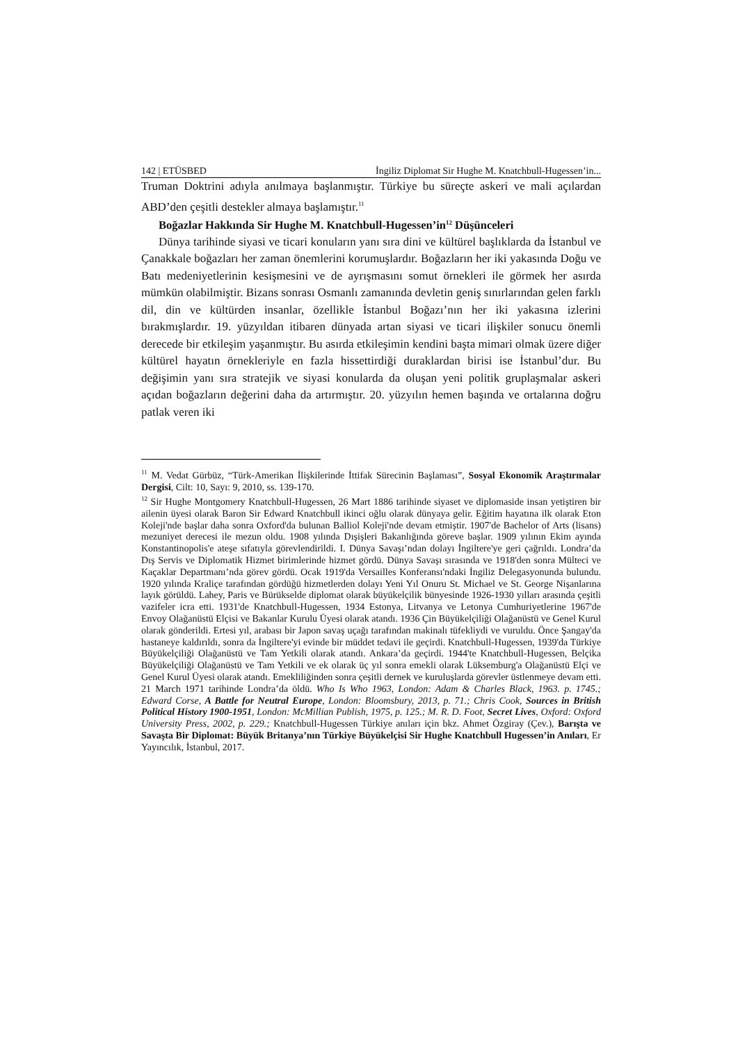142 | ETÜSBED İngiliz Diplomat Sir Hughe M. Knatchbull-Hugessen’in...
Truman Doktrini adıyla anılmaya başlanmıştır. Türkiye bu süreçte askeri ve mali açılardan ABD’den çeşitli destekler almaya başlamıştır.<sup>11</sup>
Boğazlar Hakkında Sir Hughe M. Knatchbull-Hugessen’in<sup>12</sup> Düşünceleri
Dünya tarihinde siyasi ve ticari konuların yanı sıra dini ve kültürel başlıklarda da İstanbul ve Çanakkale boğazları her zaman önemlerini korumuşlardır. Boğazların her iki yakasında Doğu ve Batı medeniyetlerinin kesişmesini ve de ayrışmasını somut örnekleri ile görmek her asırda mümkün olabilmiştir. Bizans sonrası Osmanlı zamanında devletin geniş sınırlarından gelen farklı dil, din ve kültürden insanlar, özellikle İstanbul Boğazı’nın her iki yakasına izlerini bırakmışlardır. 19. yüzyıldan itibaren dünyada artan siyasi ve ticari ilişkiler sonucu önemli derecede bir etkileşim yaşanmıştır. Bu asırda etkileşimin kendini başta mimari olmak üzere diğer kültürel hayatın örnekleriyle en fazla hissettirdiği duraklardan birisi ise İstanbul’dur. Bu değişimin yanı sıra stratejik ve siyasi konularda da oluşan yeni politik gruplaşmalar askeri açıdan boğazların değerini daha da artırmıştır. 20. yüzyılın hemen başında ve ortalarına doğru patlak veren iki
<sup>11</sup> M. Vedat Gürbüz, “Türk-Amerikan İlişkilerinde İttifak Sürecinin Başlaması”, Sosyal Ekonomik Araştırmalar Dergisi, Cilt: 10, Sayı: 9, 2010, ss. 139-170.
<sup>12</sup> Sir Hughe Montgomery Knatchbull-Hugessen, 26 Mart 1886 tarihinde siyaset ve diplomaside insan yetiştiren bir ailenin üyesi olarak Baron Sir Edward Knatchbull ikinci oğlu olarak dünyaya gelir. Eğitim hayatına ilk olarak Eton Koleji'nde başlar daha sonra Oxford'da bulunan Balliol Koleji'nde devam etmiştir. 1907'de Bachelor of Arts (lisans) mezuniyet derecesi ile mezun oldu. 1908 yılında Dışişleri Bakanlığında göreve başlar. 1909 yılının Ekim ayında Konstantinopolis'e ateşe sıfatıyla görevlendirildi. I. Dünya Savaşı’ndan dolayı İngiltere'ye geri çağrıldı. Londra’da Dış Servis ve Diplomatik Hizmet birimlerinde hizmet gördü. Dünya Savaşı sırasında ve 1918'den sonra Mülteci ve Kaçaklar Departmanı’nda görev gördü. Ocak 1919'da Versailles Konferansı'ndaki İngiliz Delegasyonunda bulundu. 1920 yılında Kraliçe tarafından gördüğü hizmetlerden dolayı Yeni Yıl Onuru St. Michael ve St. George Nişanlarına layık görüldü. Lahey, Paris ve Bürükselde diplomat olarak büyükelçilik bünyesinde 1926-1930 yılları arasında çeşitli vazifeler icra etti. 1931'de Knatchbull-Hugessen, 1934 Estonya, Litvanya ve Letonya Cumhuriyetlerine 1967'de Envoy Olağanüstü Elçisi ve Bakanlar Kurulu Üyesi olarak atandı. 1936 Çin Büyükelçiliği Olağanüstü ve Genel Kurul olarak gönderildi. Ertesi yıl, arabası bir Japon savaş uçağı tarafından makinalı tüfekliydi ve vuruldu. Önce Şangay'da hastaneye kaldırıldı, sonra da İngiltere'yi evinde bir müddet tedavi ile geçirdi. Knatchbull-Hugessen, 1939'da Türkiye Büyükelçiliği Olağanüstü ve Tam Yetkili olarak atandı. Ankara’da geçirdi. 1944'te Knatchbull-Hugessen, Belçika Büyükelçiliği Olağanüstü ve Tam Yetkili ve ek olarak üç yıl sonra emekli olarak Lüksemburg'a Olağanüstü Elçi ve Genel Kurul Üyesi olarak atandı. Emekliliğinden sonra çeşitli dernek ve kuruluşlarda görevler üstlenmeye devam etti. 21 March 1971 tarihinde Londra’da öldü. Who Is Who 1963, London: Adam & Charles Black, 1963. p. 1745.; Edward Corse, A Battle for Neutral Europe, London: Bloomsbury, 2013, p. 71.; Chris Cook, Sources in British Political History 1900-1951, London: McMillian Publish, 1975, p. 125.; M. R. D. Foot, Secret Lives, Oxford: Oxford University Press, 2002, p. 229.; Knatchbull-Hugessen Türkiye anıları için bkz. Ahmet Özgiray (Çev.), Barışta ve Savaşta Bir Diplomat: Büyük Britanya’nın Türkiye Büyükelçisi Sir Hughe Knatchbull Hugessen’in Anıları, Er Yayıncılık, İstanbul, 2017.